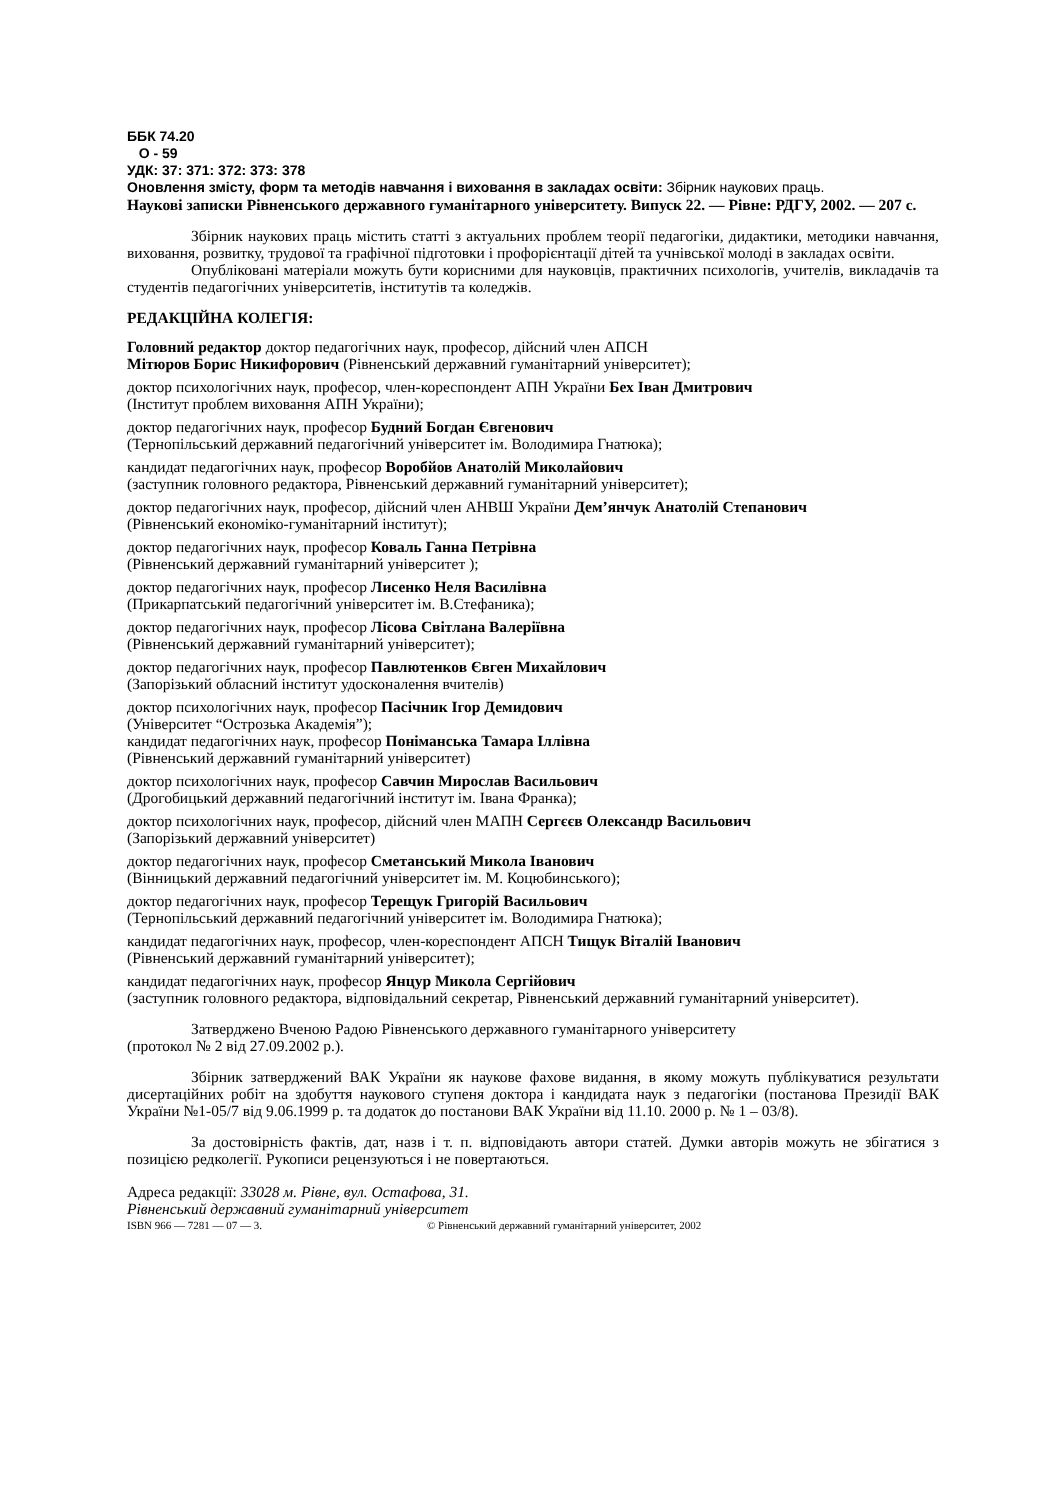ББК 74.20
О - 59
УДК: 37: 371: 372: 373: 378
Оновлення змісту, форм та методів навчання і виховання в закладах освіти: Збірник наукових праць.
Наукові записки Рівненського державного гуманітарного університету. Випуск 22. — Рівне: РДГУ, 2002. — 207 с.
Збірник наукових праць містить статті з актуальних проблем теорії педагогіки, дидактики, методики навчання, виховання, розвитку, трудової та графічної підготовки і профорієнтації дітей та учнівської молоді в закладах освіти.
Опубліковані матеріали можуть бути корисними для науковців, практичних психологів, учителів, викладачів та студентів педагогічних університетів, інститутів та коледжів.
РЕДАКЦІЙНА КОЛЕГІЯ:
Головний редактор доктор педагогічних наук, професор, дійсний член АПСН
Мітюров Борис Никифорович (Рівненський державний гуманітарний університет);
доктор психологічних наук, професор, член-кореспондент АПН України Бех Іван Дмитрович
(Інститут проблем виховання АПН України);
доктор педагогічних наук, професор Будний Богдан Євгенович
(Тернопільський державний педагогічний університет ім. Володимира Гнатюка);
кандидат педагогічних наук, професор Воробйов Анатолій Миколайович
(заступник головного редактора, Рівненський державний гуманітарний університет);
доктор педагогічних наук, професор, дійсний член АНВШ України Дем’янчук Анатолій Степанович
(Рівненський економіко-гуманітарний інститут);
доктор педагогічних наук, професор Коваль Ганна Петрівна
(Рівненський державний гуманітарний університет );
доктор педагогічних наук, професор Лисенко Неля Василівна
(Прикарпатський педагогічний університет ім. В.Стефаника);
доктор педагогічних наук, професор Лісова Світлана Валеріївна
(Рівненський державний гуманітарний університет);
доктор педагогічних наук, професор Павлютенков Євген Михайлович
(Запорізький обласний інститут удосконалення вчителів)
доктор психологічних наук, професор Пасічник Ігор Демидович
(Університет “Острозька Академія”);
кандидат педагогічних наук, професор Поніманська Тамара Іллівна
(Рівненський державний гуманітарний університет)
доктор психологічних наук, професор Савчин Мирослав Васильович
(Дрогобицький державний педагогічний інститут ім. Івана Франка);
доктор психологічних наук, професор, дійсний член МАПН Сергєєв Олександр Васильович
(Запорізький державний університет)
доктор педагогічних наук, професор Сметанський Микола Іванович
(Вінницький державний педагогічний університет ім. М. Коцюбинського);
доктор педагогічних наук, професор Терещук Григорій Васильович
(Тернопільський державний педагогічний університет ім. Володимира Гнатюка);
кандидат педагогічних наук, професор, член-кореспондент АПСН Тищук Віталій Іванович
(Рівненський державний гуманітарний університет);
кандидат педагогічних наук, професор Янцур Микола Сергійович
(заступник головного редактора, відповідальний секретар, Рівненський державний гуманітарний університет).
Затверджено Вченою Радою Рівненського державного гуманітарного університету
(протокол № 2 від 27.09.2002 р.).
Збірник затверджений ВАК України як наукове фахове видання, в якому можуть публікуватися результати дисертаційних робіт на здобуття наукового ступеня доктора і кандидата наук з педагогіки (постанова Президії ВАК України №1-05/7 від 9.06.1999 р. та додаток до постанови ВАК України від 11.10. 2000 р. № 1 – 03/8).
За достовірність фактів, дат, назв і т. п. відповідають автори статей. Думки авторів можуть не збігатися з позицією редколегії. Рукописи рецензуються і не повертаються.
Адреса редакції: 33028 м. Рівне, вул. Остафова, 31.
Рівненський державний гуманітарний університет
ISBN 966 — 7281 — 07 — 3. © Рівненський державний гуманітарний університет, 2002